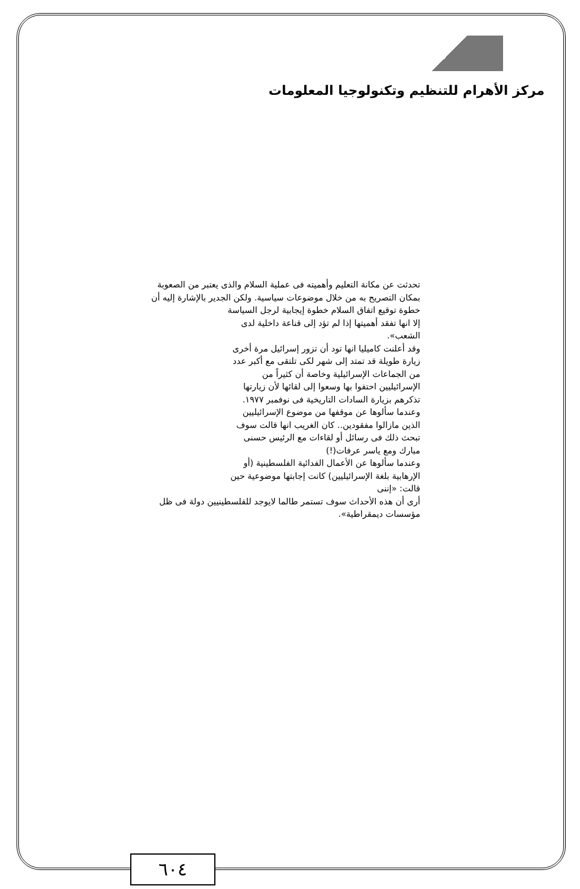مركز الأهرام للتنظيم وتكنولوجيا المعلومات
تحدثت عن مكانة التعليم وأهميته فى عملية السلام والذى يعتبر من الصعوبة بمكان التصريح به من خلال موضوعات سياسية. ولكن الجدير بالإشارة إليه أن
خطوة توقيع اتفاق السلام خطوة إيجابية لرجل السياسة إلا انها تفقد أهميتها إذا لم تؤد إلى قناعة داخلية لدى الشعب».
وقد أعلنت كاميليا انها تود أن تزور إسرائيل مرة أخرى زيارة طويلة قد تمتد إلى شهر لكى تلتقى مع أكبر عدد من الجماعات الإسرائيلية وخاصة أن كثيراً من الإسرائيليين احتفوا بها وسعوا إلى لقائها لأن زيارتها تذكرهم بزيارة السادات التاريخية فى نوفمبر ١٩٧٧.
وعندما سألوها عن موقفها من موضوع الإسرائيليين الذين مازالوا مفقودين.. كان الغريب انها قالت سوف تبحث ذلك فى رسائل أو لقاءات مع الرئيس حسنى مبارك ومع ياسر عرفات(!)
وعندما سألوها عن الأعمال الفدائية الفلسطينية (أو الإرهابية بلغة الإسرائيليين) كانت إجابتها موضوعية حين قالت: «إننى
أرى أن هذه الأحداث سوف تستمر طالما لايوجد للفلسطينيين دولة فى ظل مؤسسات ديمقراطية».
٦٠٤